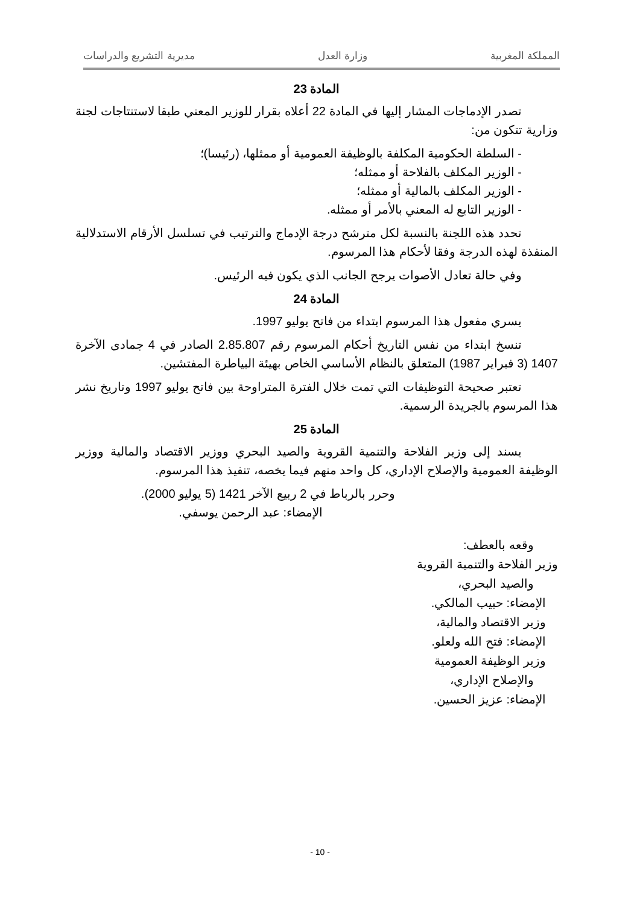المملكة المغربية وزارة العدل مديرية التشريع والدراسات
المادة 23
تصدر الإدماجات المشار إليها في المادة 22 أعلاه بقرار للوزير المعني طبقا لاستنتاجات لجنة وزارية تتكون من:
- السلطة الحكومية المكلفة بالوظيفة العمومية أو ممثلها، (رئيسا)؛
- الوزير المكلف بالفلاحة أو ممثله؛
- الوزير المكلف بالمالية أو ممثله؛
- الوزير التابع له المعني بالأمر أو ممثله.
تحدد هذه اللجنة بالنسبة لكل مترشح درجة الإدماج والترتيب في تسلسل الأرقام الاستدلالية المنفذة لهذه الدرجة وفقا لأحكام هذا المرسوم.
وفي حالة تعادل الأصوات يرجح الجانب الذي يكون فيه الرئيس.
المادة 24
يسري مفعول هذا المرسوم ابتداء من فاتح يوليو 1997.
تنسخ ابتداء من نفس التاريخ أحكام المرسوم رقم 2.85.807 الصادر في 4 جمادى الآخرة 1407 (3 فبراير 1987) المتعلق بالنظام الأساسي الخاص بهيئة البياطرة المفتشين.
تعتبر صحيحة التوظيفات التي تمت خلال الفترة المتراوحة بين فاتح يوليو 1997 وتاريخ نشر هذا المرسوم بالجريدة الرسمية.
المادة 25
يسند إلى وزير الفلاحة والتنمية القروية والصيد البحري ووزير الاقتصاد والمالية ووزير الوظيفة العمومية والإصلاح الإداري، كل واحد منهم فيما يخصه، تنفيذ هذا المرسوم.
وحرر بالرباط في 2 ربيع الآخر 1421 (5 يوليو 2000).
الإمضاء: عبد الرحمن يوسفي.
وقعه بالعطف:
وزير الفلاحة والتنمية القروية
والصيد البحري،
الإمضاء: حبيب المالكي.
وزير الاقتصاد والمالية،
الإمضاء: فتح الله ولعلو.
وزير الوظيفة العمومية
والإصلاح الإداري،
الإمضاء: عزيز الحسين.
- 10 -